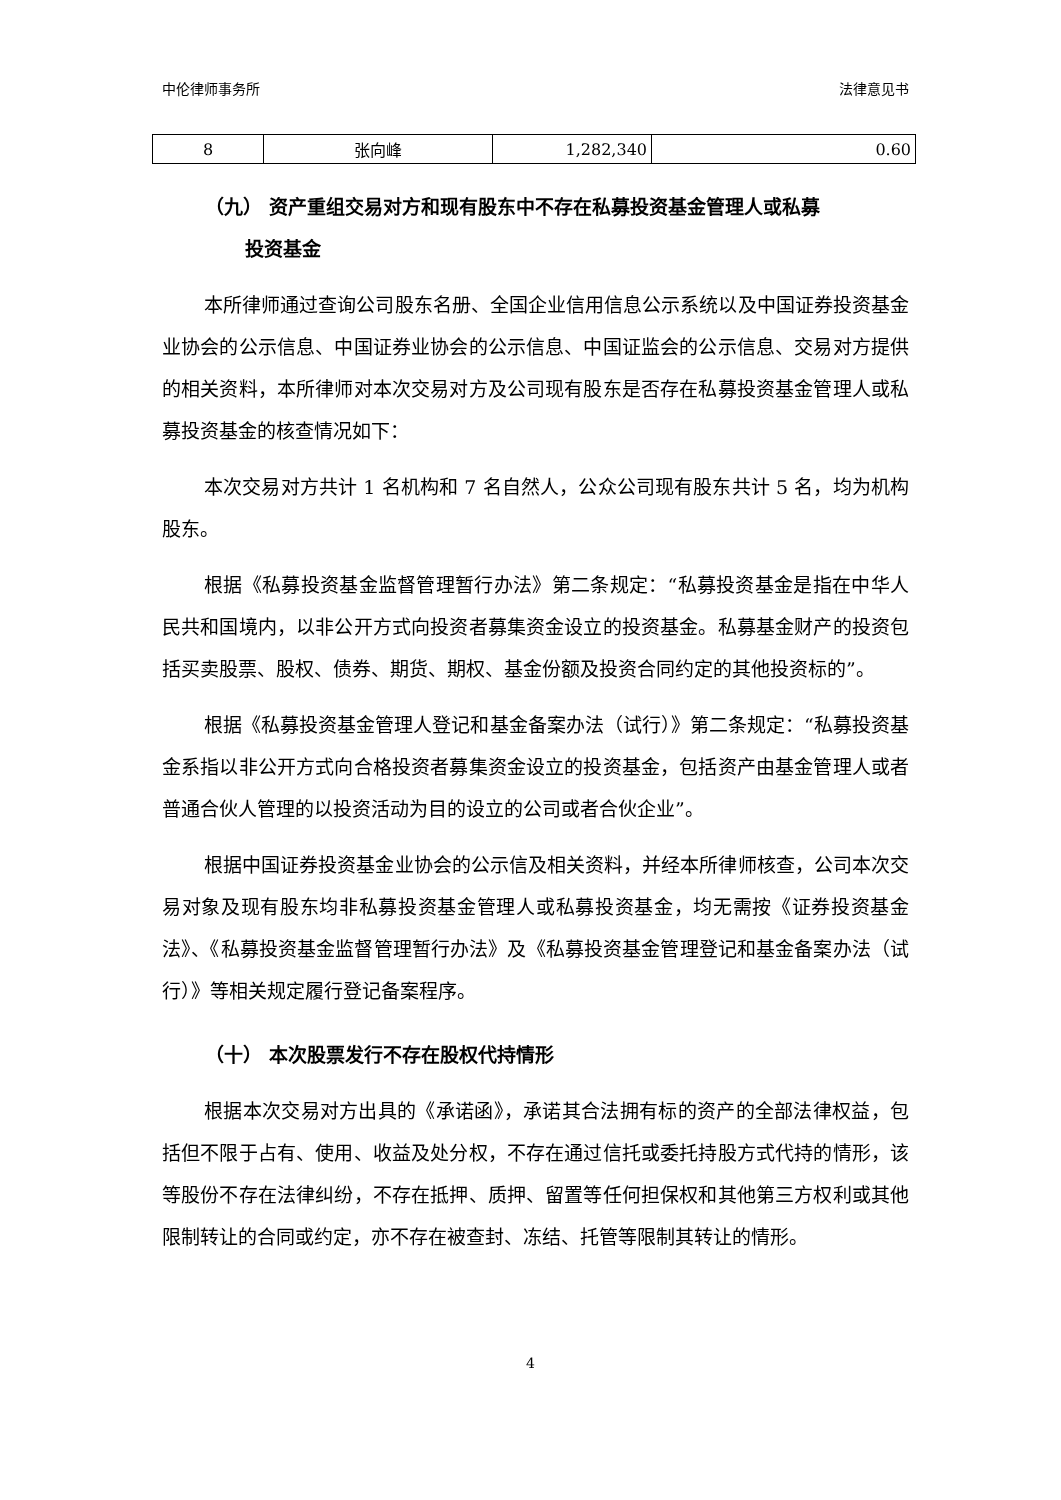中伦律师事务所 法律意见书
| 8 | 张向峰 | 1,282,340 | 0.60 |
（九） 资产重组交易对方和现有股东中不存在私募投资基金管理人或私募
投资基金
本所律师通过查询公司股东名册、全国企业信用信息公示系统以及中国证券投资基金业协会的公示信息、中国证券业协会的公示信息、中国证监会的公示信息、交易对方提供的相关资料，本所律师对本次交易对方及公司现有股东是否存在私募投资基金管理人或私募投资基金的核查情况如下：
本次交易对方共计 1 名机构和 7 名自然人，公众公司现有股东共计 5 名，均为机构股东。
根据《私募投资基金监督管理暂行办法》第二条规定：“私募投资基金是指在中华人民共和国境内，以非公开方式向投资者募集资金设立的投资基金。私募基金财产的投资包括买卖股票、股权、债券、期货、期权、基金份额及投资合同约定的其他投资标的”。
根据《私募投资基金管理人登记和基金备案办法（试行）》第二条规定：“私募投资基金系指以非公开方式向合格投资者募集资金设立的投资基金，包括资产由基金管理人或者普通合伙人管理的以投资活动为目的设立的公司或者合伙企业”。
根据中国证券投资基金业协会的公示信及相关资料，并经本所律师核查，公司本次交易对象及现有股东均非私募投资基金管理人或私募投资基金，均无需按《证券投资基金法》、《私募投资基金监督管理暂行办法》及《私募投资基金管理登记和基金备案办法（试行）》等相关规定履行登记备案程序。
（十） 本次股票发行不存在股权代持情形
根据本次交易对方出具的《承诺函》，承诺其合法拥有标的资产的全部法律权益，包括但不限于占有、使用、收益及处分权，不存在通过信托或委托持股方式代持的情形，该等股份不存在法律纠纷，不存在抵押、质押、留置等任何担保权和其他第三方权利或其他限制转让的合同或约定，亦不存在被查封、冻结、托管等限制其转让的情形。
4